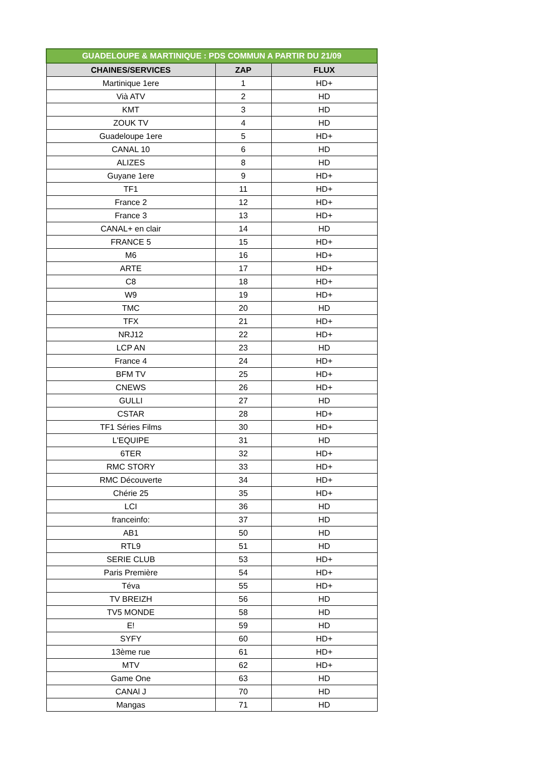| GUADELOUPE & MARTINIQUE : PDS COMMUN A PARTIR DU 21/09 | | |
| CHAINES/SERVICES | ZAP | FLUX |
| Martinique 1ere | 1 | HD+ |
| Vià ATV | 2 | HD |
| KMT | 3 | HD |
| ZOUK TV | 4 | HD |
| Guadeloupe 1ere | 5 | HD+ |
| CANAL 10 | 6 | HD |
| ALIZES | 8 | HD |
| Guyane 1ere | 9 | HD+ |
| TF1 | 11 | HD+ |
| France 2 | 12 | HD+ |
| France 3 | 13 | HD+ |
| CANAL+ en clair | 14 | HD |
| FRANCE 5 | 15 | HD+ |
| M6 | 16 | HD+ |
| ARTE | 17 | HD+ |
| C8 | 18 | HD+ |
| W9 | 19 | HD+ |
| TMC | 20 | HD |
| TFX | 21 | HD+ |
| NRJ12 | 22 | HD+ |
| LCP AN | 23 | HD |
| France 4 | 24 | HD+ |
| BFM TV | 25 | HD+ |
| CNEWS | 26 | HD+ |
| GULLI | 27 | HD |
| CSTAR | 28 | HD+ |
| TF1 Séries Films | 30 | HD+ |
| L'EQUIPE | 31 | HD |
| 6TER | 32 | HD+ |
| RMC STORY | 33 | HD+ |
| RMC Découverte | 34 | HD+ |
| Chérie 25 | 35 | HD+ |
| LCI | 36 | HD |
| franceinfo: | 37 | HD |
| AB1 | 50 | HD |
| RTL9 | 51 | HD |
| SERIE CLUB | 53 | HD+ |
| Paris Première | 54 | HD+ |
| Téva | 55 | HD+ |
| TV BREIZH | 56 | HD |
| TV5 MONDE | 58 | HD |
| E! | 59 | HD |
| SYFY | 60 | HD+ |
| 13ème rue | 61 | HD+ |
| MTV | 62 | HD+ |
| Game One | 63 | HD |
| CANAl J | 70 | HD |
| Mangas | 71 | HD |